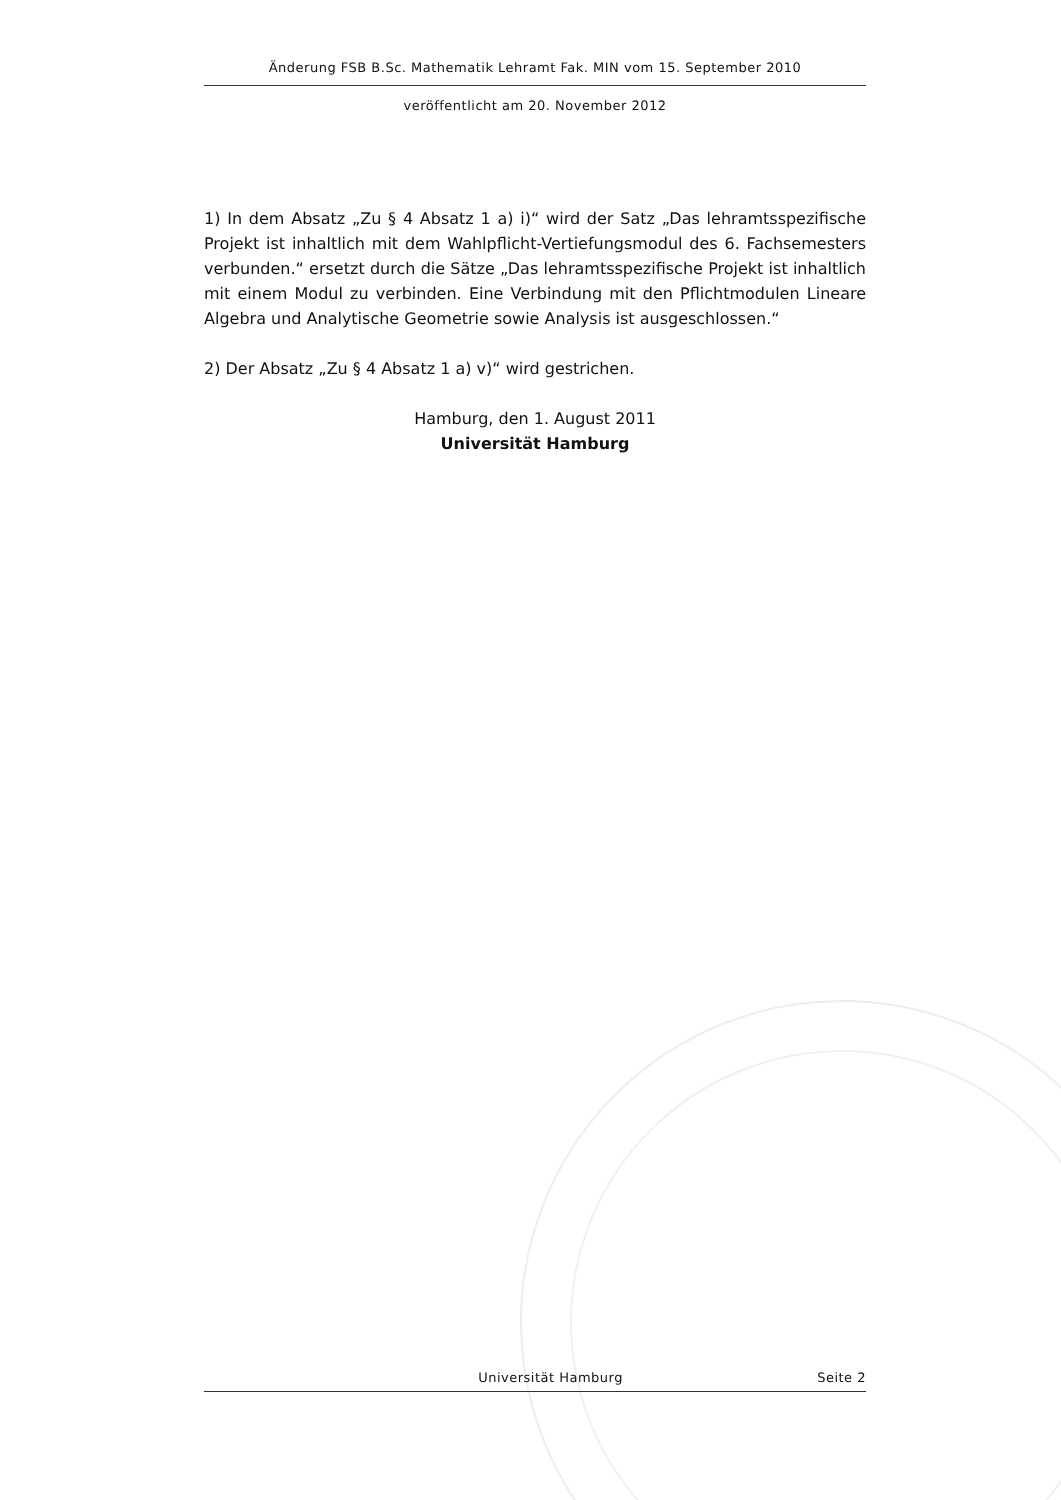Änderung FSB B.Sc. Mathematik Lehramt Fak. MIN vom 15. September 2010
veröffentlicht am 20. November 2012
1) In dem Absatz „Zu § 4 Absatz 1 a) i)“ wird der Satz „Das lehramtsspezifische Projekt ist inhaltlich mit dem Wahlpflicht-Vertiefungsmodul des 6. Fachsemesters verbunden.“ ersetzt durch die Sätze „Das lehramtsspezifische Projekt ist inhaltlich mit einem Modul zu verbinden. Eine Verbindung mit den Pflichtmodulen Lineare Algebra und Analytische Geometrie sowie Analysis ist ausgeschlossen.“
2) Der Absatz „Zu § 4 Absatz 1 a) v)“ wird gestrichen.
Hamburg, den 1. August 2011
Universität Hamburg
Universität Hamburg Seite 2